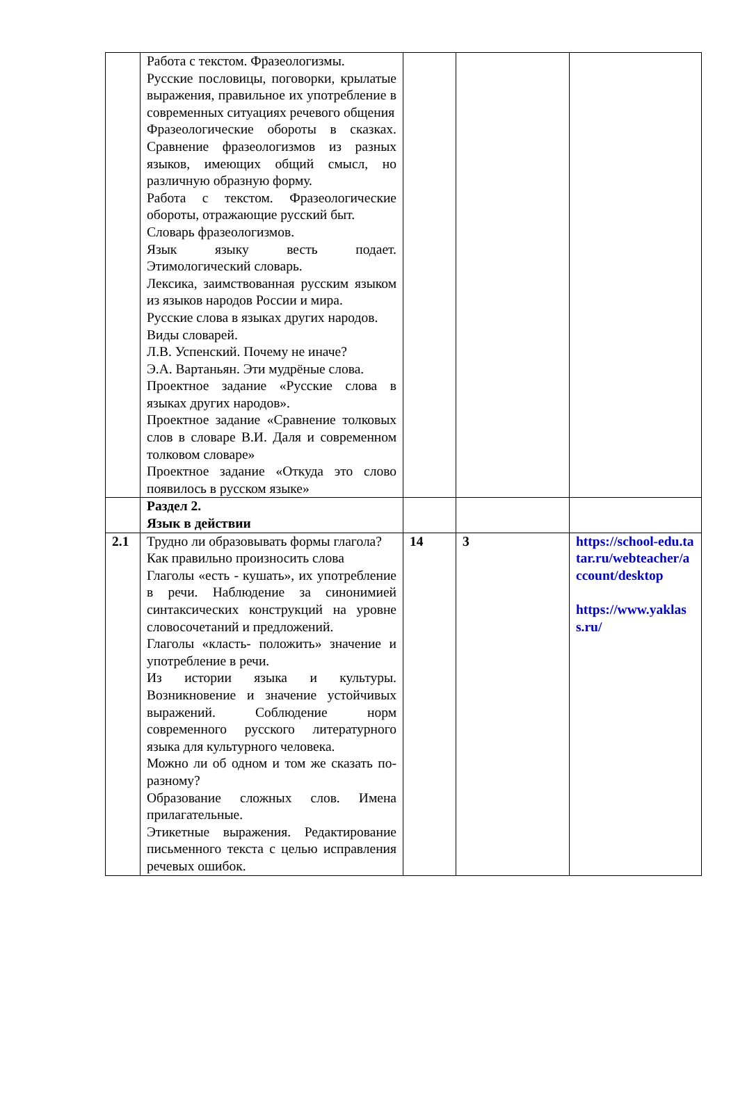| | Работа с текстом. Фразеологизмы. Русские пословицы, поговорки, крылатые выражения, правильное их употребление в современных ситуациях речевого общения Фразеологические обороты в сказках. Сравнение фразеологизмов из разных языков, имеющих общий смысл, но различную образную форму. Работа с текстом. Фразеологические обороты, отражающие русский быт. Словарь фразеологизмов. Язык языку весть подает. Этимологический словарь. Лексика, заимствованная русским языком из языков народов России и мира. Русские слова в языках других народов. Виды словарей. Л.В. Успенский. Почему не иначе? Э.А. Вартаньян. Эти мудрёные слова. Проектное задание «Русские слова в языках других народов». Проектное задание «Сравнение толковых слов в словаре В.И. Даля и современном толковом словаре» Проектное задание «Откуда это слово появилось в русском языке» | | | |
| | Раздел 2. Язык в действии | | | |
| 2.1 | Трудно ли образовывать формы глагола? Как правильно произносить слова Глаголы «есть - кушать», их употребление в речи. Наблюдение за синонимией синтаксических конструкций на уровне словосочетаний и предложений. Глаголы «класть- положить» значение и употребление в речи. Из истории языка и культуры. Возникновение и значение устойчивых выражений. Соблюдение норм современного русского литературного языка для культурного человека. Можно ли об одном и том же сказать по- разному? Образование сложных слов. Имена прилагательные. Этикетные выражения. Редактирование письменного текста с целью исправления речевых ошибок. | 14 | 3 | https://school-edu.tatar.ru/webteacher/account/desktop https://www.yaklass.ru/ |